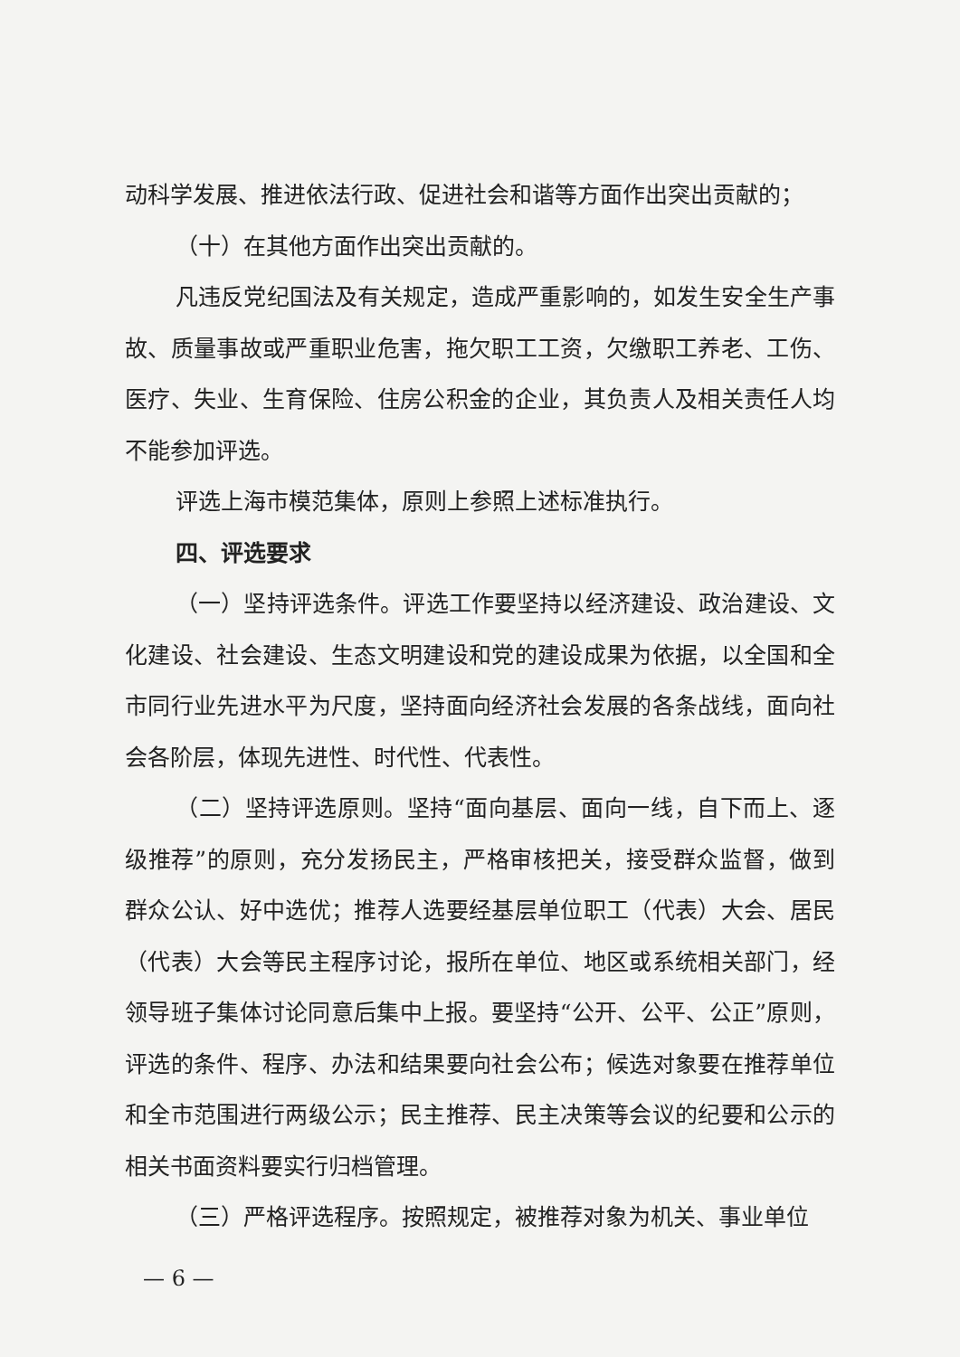动科学发展、推进依法行政、促进社会和谐等方面作出突出贡献的；
（十）在其他方面作出突出贡献的。
凡违反党纪国法及有关规定，造成严重影响的，如发生安全生产事故、质量事故或严重职业危害，拖欠职工工资，欠缴职工养老、工伤、医疗、失业、生育保险、住房公积金的企业，其负责人及相关责任人均不能参加评选。
评选上海市模范集体，原则上参照上述标准执行。
四、评选要求
（一）坚持评选条件。评选工作要坚持以经济建设、政治建设、文化建设、社会建设、生态文明建设和党的建设成果为依据，以全国和全市同行业先进水平为尺度，坚持面向经济社会发展的各条战线，面向社会各阶层，体现先进性、时代性、代表性。
（二）坚持评选原则。坚持“面向基层、面向一线，自下而上、逐级推荐”的原则，充分发扬民主，严格审核把关，接受群众监督，做到群众公认、好中选优；推荐人选要经基层单位职工（代表）大会、居民（代表）大会等民主程序讨论，报所在单位、地区或系统相关部门，经领导班子集体讨论同意后集中上报。要坚持“公开、公平、公正”原则，评选的条件、程序、办法和结果要向社会公布；候选对象要在推荐单位和全市范围进行两级公示；民主推荐、民主决策等会议的纪要和公示的相关书面资料要实行归档管理。
（三）严格评选程序。按照规定，被推荐对象为机关、事业单位
— 6 —